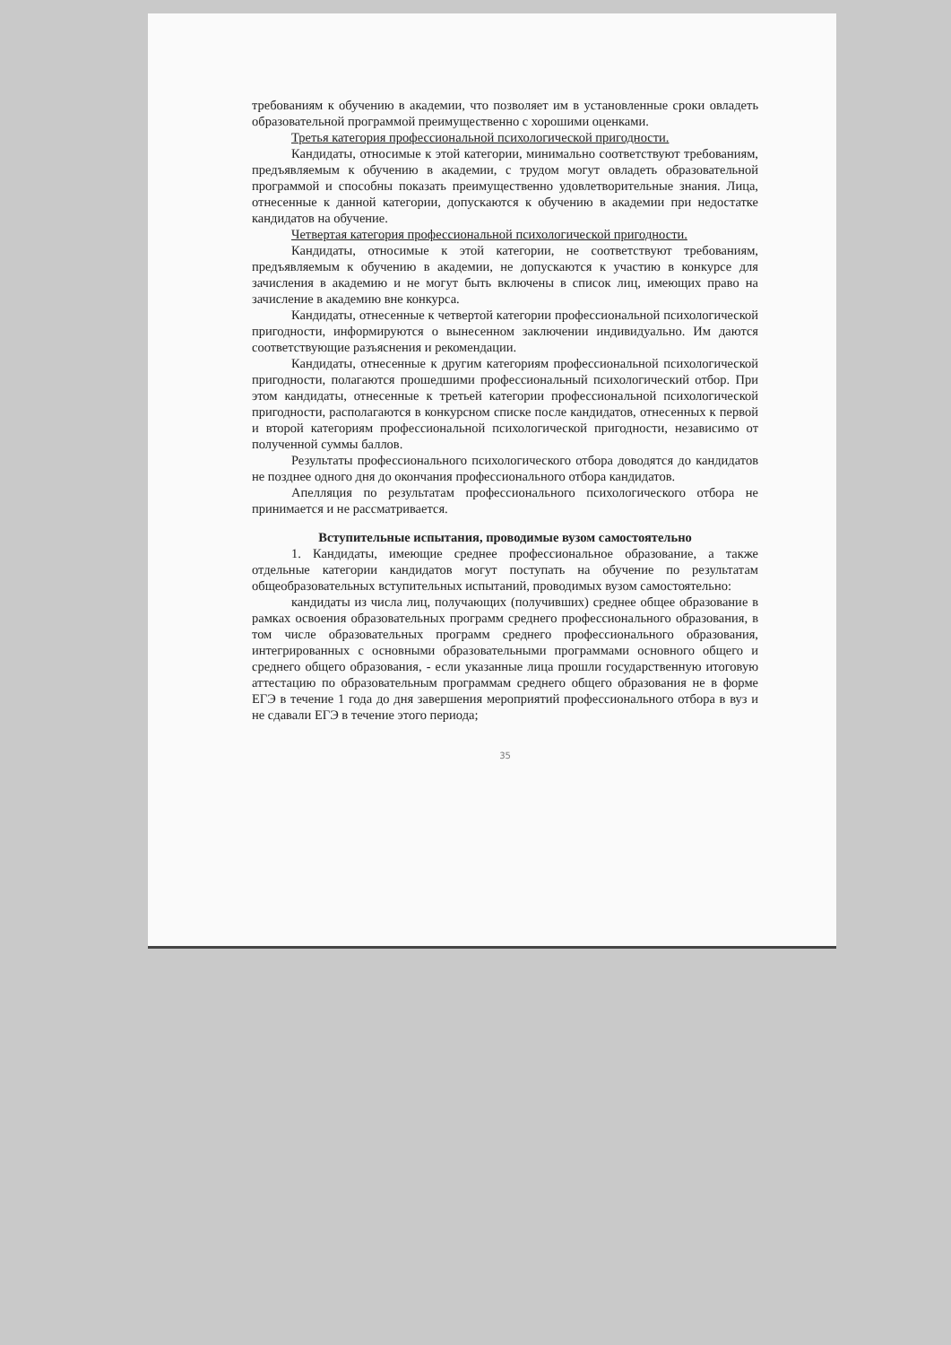требованиям к обучению в академии, что позволяет им в установленные сроки овладеть образовательной программой преимущественно с хорошими оценками.
Третья категория профессиональной психологической пригодности.
Кандидаты, относимые к этой категории, минимально соответствуют требованиям, предъявляемым к обучению в академии, с трудом могут овладеть образовательной программой и способны показать преимущественно удовлетворительные знания. Лица, отнесенные к данной категории, допускаются к обучению в академии при недостатке кандидатов на обучение.
Четвертая категория профессиональной психологической пригодности.
Кандидаты, относимые к этой категории, не соответствуют требованиям, предъявляемым к обучению в академии, не допускаются к участию в конкурсе для зачисления в академию и не могут быть включены в список лиц, имеющих право на зачисление в академию вне конкурса.
Кандидаты, отнесенные к четвертой категории профессиональной психологической пригодности, информируются о вынесенном заключении индивидуально. Им даются соответствующие разъяснения и рекомендации.
Кандидаты, отнесенные к другим категориям профессиональной психологической пригодности, полагаются прошедшими профессиональный психологический отбор. При этом кандидаты, отнесенные к третьей категории профессиональной психологической пригодности, располагаются в конкурсном списке после кандидатов, отнесенных к первой и второй категориям профессиональной психологической пригодности, независимо от полученной суммы баллов.
Результаты профессионального психологического отбора доводятся до кандидатов не позднее одного дня до окончания профессионального отбора кандидатов.
Апелляция по результатам профессионального психологического отбора не принимается и не рассматривается.
Вступительные испытания, проводимые вузом самостоятельно
1. Кандидаты, имеющие среднее профессиональное образование, а также отдельные категории кандидатов могут поступать на обучение по результатам общеобразовательных вступительных испытаний, проводимых вузом самостоятельно:
кандидаты из числа лиц, получающих (получивших) среднее общее образование в рамках освоения образовательных программ среднего профессионального образования, в том числе образовательных программ среднего профессионального образования, интегрированных с основными образовательными программами основного общего и среднего общего образования, - если указанные лица прошли государственную итоговую аттестацию по образовательным программам среднего общего образования не в форме ЕГЭ в течение 1 года до дня завершения мероприятий профессионального отбора в вуз и не сдавали ЕГЭ в течение этого периода;
35